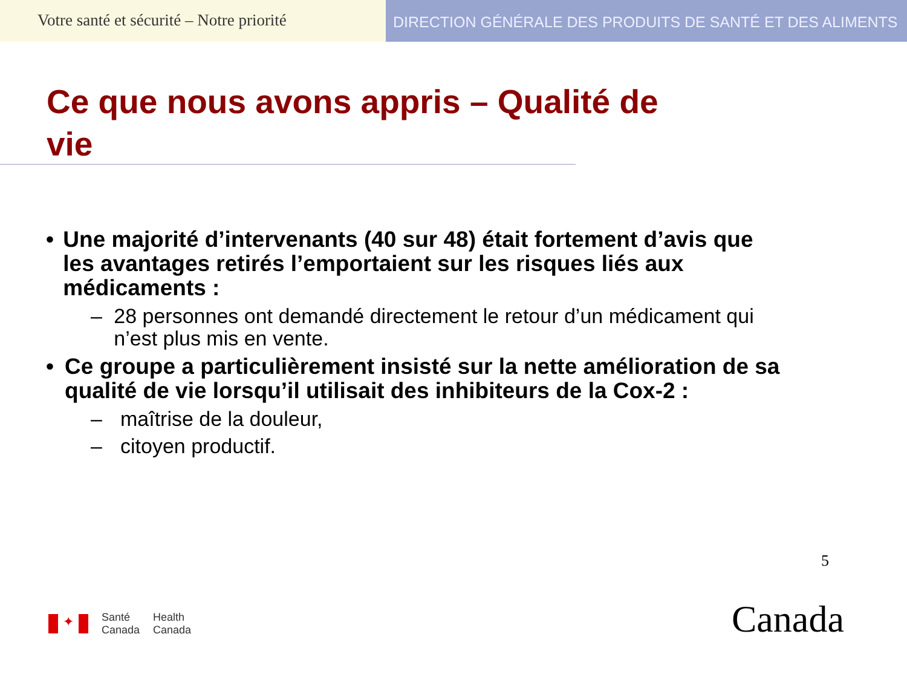Votre santé et sécurité – Notre priorité
DIRECTION GÉNÉRALE DES PRODUITS DE SANTÉ ET DES ALIMENTS
Ce que nous avons appris – Qualité de vie
• Une majorité d’intervenants (40 sur 48) était fortement d’avis que les avantages retirés l’emportaient sur les risques liés aux médicaments :
– 28 personnes ont demandé directement le retour d’un médicament qui n’est plus mis en vente.
• Ce groupe a particulièrement insisté sur la nette amélioration de sa qualité de vie lorsqu’il utilisait des inhibiteurs de la Cox-2 :
– maîtrise de la douleur,
– citoyen productif.
5
✦
Santé
Canada
Health
Canada
Canada